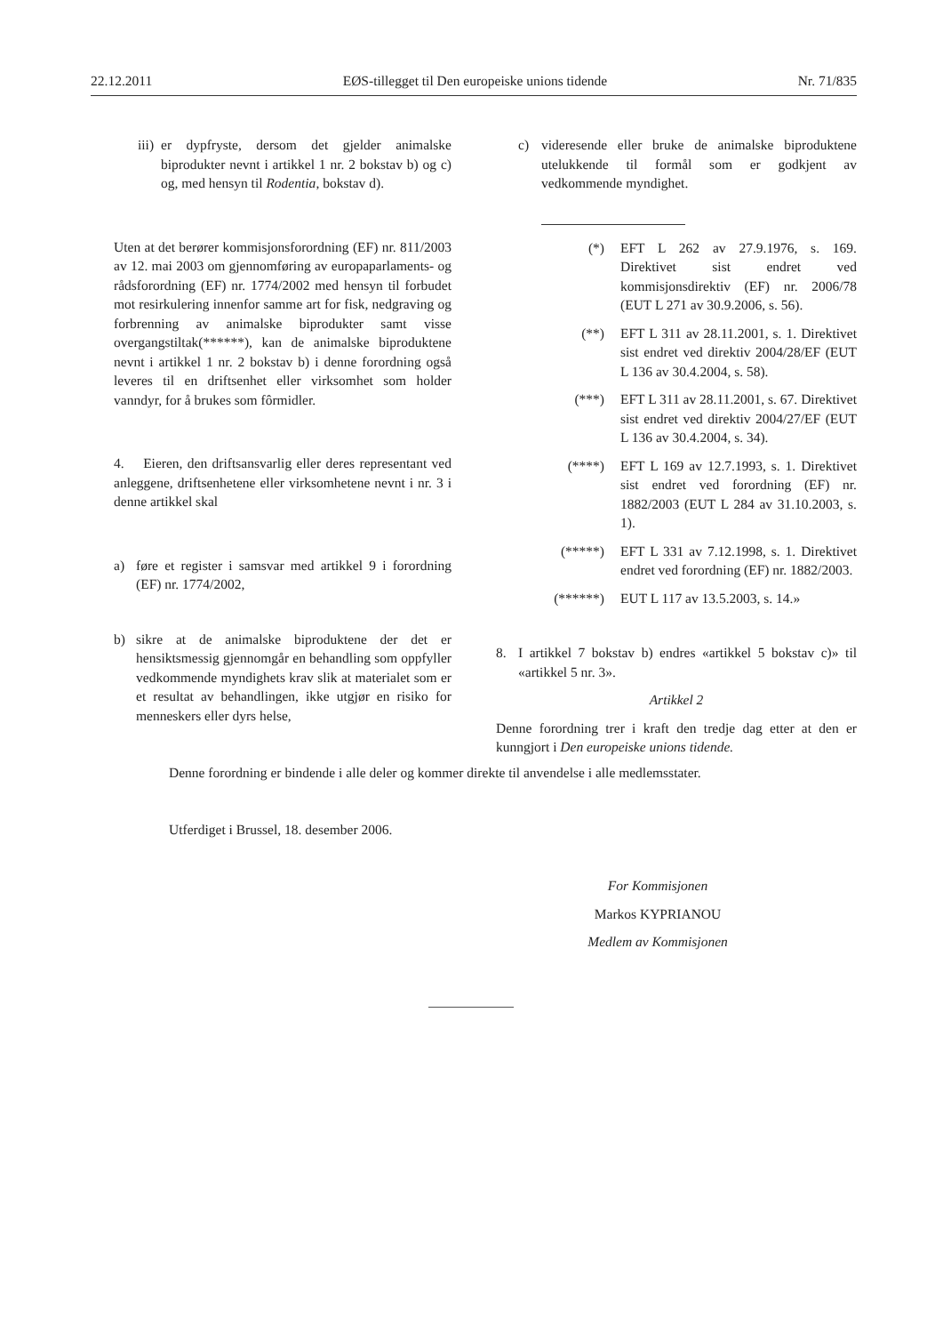22.12.2011 EØS-tillegget til Den europeiske unions tidende Nr. 71/835
iii)
er dypfryste, dersom det gjelder animalske biprodukter nevnt i artikkel 1 nr. 2 bokstav b) og c) og, med hensyn til Rodentia, bokstav d).
Uten at det berører kommisjonsforordning (EF) nr. 811/2003 av 12. mai 2003 om gjennomføring av europaparlaments- og rådsforordning (EF) nr. 1774/2002 med hensyn til forbudet mot resirkulering innenfor samme art for fisk, nedgraving og forbrenning av animalske biprodukter samt visse overgangstiltak(******), kan de animalske biproduktene nevnt i artikkel 1 nr. 2 bokstav b) i denne forordning også leveres til en driftsenhet eller virksomhet som holder vanndyr, for å brukes som fôrmidler.
4. Eieren, den driftsansvarlig eller deres representant ved anleggene, driftsenhetene eller virksomhetene nevnt i nr. 3 i denne artikkel skal
a) føre et register i samsvar med artikkel 9 i forordning (EF) nr. 1774/2002,
b) sikre at de animalske biproduktene der det er hensiktsmessig gjennomgår en behandling som oppfyller vedkommende myndighets krav slik at materialet som er et resultat av behandlingen, ikke utgjør en risiko for menneskers eller dyrs helse,
c) videresende eller bruke de animalske biproduktene utelukkende til formål som er godkjent av vedkommende myndighet.
(*) EFT L 262 av 27.9.1976, s. 169. Direktivet sist endret ved kommisjonsdirektiv (EF) nr. 2006/78 (EUT L 271 av 30.9.2006, s. 56).
(**) EFT L 311 av 28.11.2001, s. 1. Direktivet sist endret ved direktiv 2004/28/EF (EUT L 136 av 30.4.2004, s. 58).
(***) EFT L 311 av 28.11.2001, s. 67. Direktivet sist endret ved direktiv 2004/27/EF (EUT L 136 av 30.4.2004, s. 34).
(****) EFT L 169 av 12.7.1993, s. 1. Direktivet sist endret ved forordning (EF) nr. 1882/2003 (EUT L 284 av 31.10.2003, s. 1).
(*****) EFT L 331 av 7.12.1998, s. 1. Direktivet endret ved forordning (EF) nr. 1882/2003.
(******) EUT L 117 av 13.5.2003, s. 14.»
8. I artikkel 7 bokstav b) endres «artikkel 5 bokstav c)» til «artikkel 5 nr. 3».
Artikkel 2
Denne forordning trer i kraft den tredje dag etter at den er kunngjort i Den europeiske unions tidende.
Denne forordning er bindende i alle deler og kommer direkte til anvendelse i alle medlemsstater.
Utferdiget i Brussel, 18. desember 2006.
For Kommisjonen
Markos KYPRIANOU
Medlem av Kommisjonen